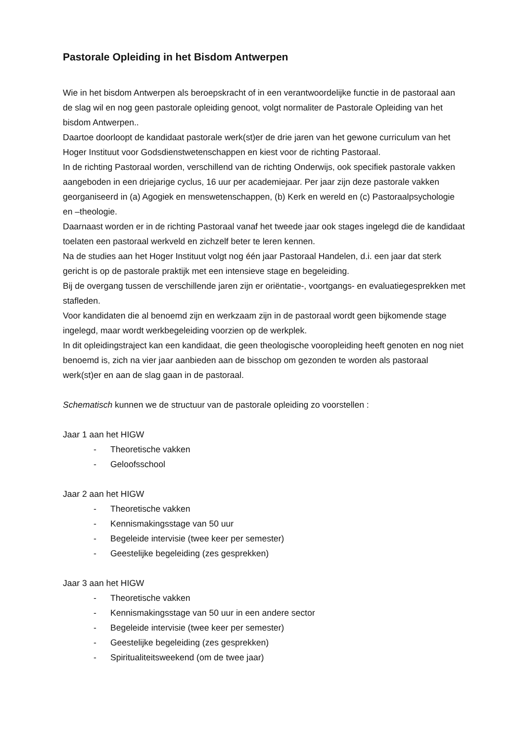Pastorale Opleiding in het Bisdom Antwerpen
Wie in het bisdom Antwerpen als beroepskracht of in een verantwoordelijke functie in de pastoraal aan de slag wil en nog geen pastorale opleiding genoot, volgt normaliter de Pastorale Opleiding van het bisdom Antwerpen..
Daartoe doorloopt de kandidaat pastorale werk(st)er de drie jaren van het gewone curriculum van het Hoger Instituut voor Godsdienstwetenschappen en kiest voor de richting Pastoraal.
In de richting Pastoraal worden, verschillend van de richting Onderwijs, ook specifiek pastorale vakken aangeboden in een driejarige cyclus, 16 uur per academiejaar. Per jaar zijn deze pastorale vakken georganiseerd in (a) Agogiek en menswetenschappen, (b) Kerk en wereld en (c) Pastoraalpsychologie en –theologie.
Daarnaast worden er in de richting Pastoraal vanaf het tweede jaar ook stages ingelegd die de kandidaat toelaten een pastoraal werkveld en zichzelf beter te leren kennen.
Na de studies aan het Hoger Instituut volgt nog één jaar Pastoraal Handelen, d.i. een jaar dat sterk gericht is op de pastorale praktijk met een intensieve stage en begeleiding.
Bij de overgang tussen de verschillende jaren zijn er oriëntatie-, voortgangs- en evaluatiegesprekken met stafleden.
Voor kandidaten die al benoemd zijn en werkzaam zijn in de pastoraal wordt geen bijkomende stage ingelegd, maar wordt werkbegeleiding voorzien op de werkplek.
In dit opleidingstraject kan een kandidaat, die geen theologische vooropleiding heeft genoten en nog niet benoemd is, zich na vier jaar aanbieden aan de bisschop om gezonden te worden als pastoraal werk(st)er en aan de slag gaan in de pastoraal.
Schematisch kunnen we de structuur van de pastorale opleiding zo voorstellen :
Jaar 1 aan het HIGW
- Theoretische vakken
- Geloofsschool
Jaar 2 aan het HIGW
- Theoretische vakken
- Kennismakingsstage van 50 uur
- Begeleide intervisie (twee keer per semester)
- Geestelijke begeleiding (zes gesprekken)
Jaar 3 aan het HIGW
- Theoretische vakken
- Kennismakingsstage van 50 uur in een andere sector
- Begeleide intervisie (twee keer per semester)
- Geestelijke begeleiding (zes gesprekken)
- Spiritualiteitsweekend (om de twee jaar)